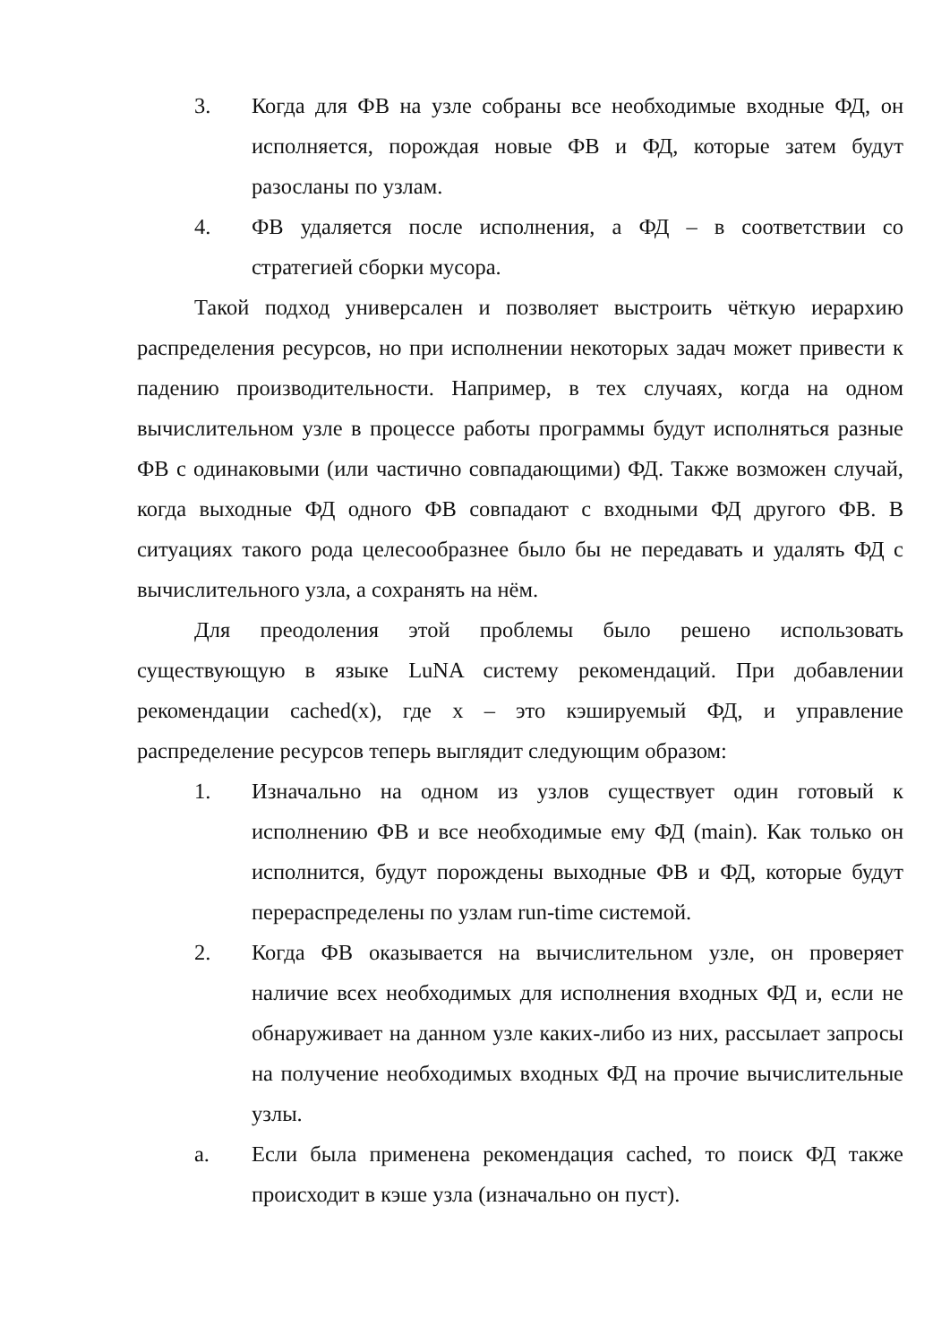3. Когда для ФВ на узле собраны все необходимые входные ФД, он исполняется, порождая новые ФВ и ФД, которые затем будут разосланы по узлам.
4. ФВ удаляется после исполнения, а ФД – в соответствии со стратегией сборки мусора.
Такой подход универсален и позволяет выстроить чёткую иерархию распределения ресурсов, но при исполнении некоторых задач может привести к падению производительности. Например, в тех случаях, когда на одном вычислительном узле в процессе работы программы будут исполняться разные ФВ с одинаковыми (или частично совпадающими) ФД. Также возможен случай, когда выходные ФД одного ФВ совпадают с входными ФД другого ФВ. В ситуациях такого рода целесообразнее было бы не передавать и удалять ФД с вычислительного узла, а сохранять на нём.
Для преодоления этой проблемы было решено использовать существующую в языке LuNA систему рекомендаций. При добавлении рекомендации cached(x), где x – это кэшируемый ФД, и управление распределение ресурсов теперь выглядит следующим образом:
1. Изначально на одном из узлов существует один готовый к исполнению ФВ и все необходимые ему ФД (main). Как только он исполнится, будут порождены выходные ФВ и ФД, которые будут перераспределены по узлам run-time системой.
2. Когда ФВ оказывается на вычислительном узле, он проверяет наличие всех необходимых для исполнения входных ФД и, если не обнаруживает на данном узле каких-либо из них, рассылает запросы на получение необходимых входных ФД на прочие вычислительные узлы.
a. Если была применена рекомендация cached, то поиск ФД также происходит в кэше узла (изначально он пуст).